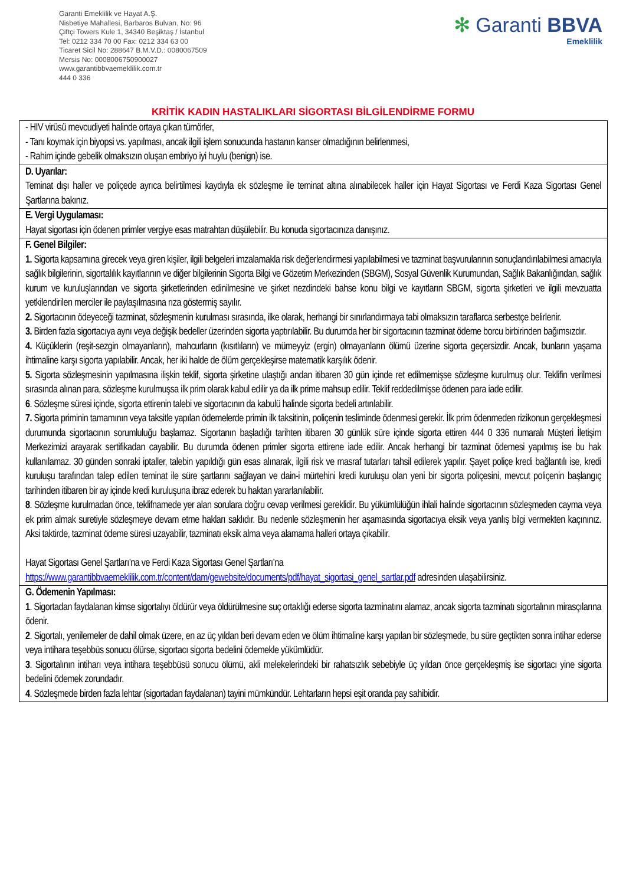Garanti Emeklilik ve Hayat A.Ş.
Nisbetiye Mahallesi, Barbaros Bulvarı, No: 96
Çiftçi Towers Kule 1, 34340 Beşiktaş / İstanbul
Tel: 0212 334 70 00 Fax: 0212 334 63 00
Ticaret Sicil No: 288647 B.M.V.D.: 0080067509
Mersis No: 0008006750900027
www.garantibbvaemeklilik.com.tr
444 0 336
✻ Garanti BBVA
Emeklilik
KRİTİK KADIN HASTALIKLARI SİGORTASI BİLGİLENDİRME FORMU
| - HIV virüsü mevcudiyeti halinde ortaya çıkan tümörler, - Tanı koymak için biyopsi vs. yapılması, ancak ilgili işlem sonucunda hastanın kanser olmadığının belirlenmesi, - Rahim içinde gebelik olmaksızın oluşan embriyo iyi huylu (benign) ise. |
| D. Uyarılar: Teminat dışı haller ve poliçede ayrıca belirtilmesi kaydıyla ek sözleşme ile teminat altına alınabilecek haller için Hayat Sigortası ve Ferdi Kaza Sigortası Genel Şartlarına bakınız. |
| E. Vergi Uygulaması: Hayat sigortası için ödenen primler vergiye esas matrahtan düşülebilir. Bu konuda sigortacınıza danışınız. |
| F. Genel Bilgiler: 1. Sigorta kapsamına girecek veya giren kişiler, ilgili belgeleri imzalamakla risk değerlendirmesi yapılabilmesi ve tazminat başvurularının sonuçlandırılabilmesi amacıyla sağlık bilgilerinin, sigortalılık kayıtlarının ve diğer bilgilerinin Sigorta Bilgi ve Gözetim Merkezinden (SBGM), Sosyal Güvenlik Kurumundan, Sağlık Bakanlığından, sağlık kurum ve kuruluşlarından ve sigorta şirketlerinden edinilmesine ve şirket nezdindeki bahse konu bilgi ve kayıtların SBGM, sigorta şirketleri ve ilgili mevzuatta yetkilendirilen merciler ile paylaşılmasına rıza göstermiş sayılır. 2. Sigortacının ödeyeceği tazminat, sözleşmenin kurulması sırasında, ilke olarak, herhangi bir sınırlandırmaya tabi olmaksızın taraflarca serbestçe belirlenir. 3. Birden fazla sigortacıya aynı veya değişik bedeller üzerinden sigorta yaptırılabilir. Bu durumda her bir sigortacının tazminat ödeme borcu birbirinden bağımsızdır. 4. Küçüklerin (reşit-sezgin olmayanların), mahcurların (kısıtlıların) ve mümeyyiz (ergin) olmayanların ölümü üzerine sigorta geçersizdir. Ancak, bunların yaşama ihtimaline karşı sigorta yapılabilir. Ancak, her iki halde de ölüm gerçekleşirse matematik karşılık ödenir. 5. Sigorta sözleşmesinin yapılmasına ilişkin teklif, sigorta şirketine ulaştığı andan itibaren 30 gün içinde ret edilmemişse sözleşme kurulmuş olur. Teklifin verilmesi sırasında alınan para, sözleşme kurulmuşsa ilk prim olarak kabul edilir ya da ilk prime mahsup edilir. Teklif reddedilmişse ödenen para iade edilir. 6 . Sözleşme süresi içinde, sigorta ettirenin talebi ve sigortacının da kabulü halinde sigorta bedeli artırılabilir. 7. Sigorta priminin tamamının veya taksitle yapılan ödemelerde primin ilk taksitinin, poliçenin tesliminde ödenmesi gerekir. İlk prim ödenmeden rizikonun gerçekleşmesi durumunda sigortacının sorumluluğu başlamaz. Sigortanın başladığı tarihten itibaren 30 günlük süre içinde sigorta ettiren 444 0 336 numaralı Müşteri İletişim Merkezimizi arayarak sertifikadan cayabilir. Bu durumda ödenen primler sigorta ettirene iade edilir. Ancak herhangi bir tazminat ödemesi yapılmış ise bu hak kullanılamaz. 30 günden sonraki iptaller, talebin yapıldığı gün esas alınarak, ilgili risk ve masraf tutarları tahsil edilerek yapılır. Şayet poliçe kredi bağlantılı ise, kredi kuruluşu tarafından talep edilen teminat ile süre şartlarını sağlayan ve dain-i mürtehini kredi kuruluşu olan yeni bir sigorta poliçesini, mevcut poliçenin başlangıç tarihinden itibaren bir ay içinde kredi kuruluşuna ibraz ederek bu haktan yararlanılabilir. 8 . Sözleşme kurulmadan önce, teklifnamede yer alan sorulara doğru cevap verilmesi gereklidir. Bu yükümlülüğün ihlali halinde sigortacının sözleşmeden cayma veya ek prim almak suretiyle sözleşmeye devam etme hakları saklıdır. Bu nedenle sözleşmenin her aşamasında sigortacıya eksik veya yanlış bilgi vermekten kaçınınız. Aksi taktirde, tazminat ödeme süresi uzayabilir, tazminatı eksik alma veya alamama halleri ortaya çıkabilir. Hayat Sigortası Genel Şartları’na ve Ferdi Kaza Sigortası Genel Şartları’na https://www.garantibbvaemeklilik.com.tr/content/dam/gewebsite/documents/pdf/hayat_sigortasi_genel_sartlar.pdf adresinden ulaşabilirsiniz. |
| G. Ödemenin Yapılması: 1 . Sigortadan faydalanan kimse sigortalıyı öldürür veya öldürülmesine suç ortaklığı ederse sigorta tazminatını alamaz, ancak sigorta tazminatı sigortalının mirasçılarına ödenir. 2 . Sigortalı, yenilemeler de dahil olmak üzere, en az üç yıldan beri devam eden ve ölüm ihtimaline karşı yapılan bir sözleşmede, bu süre geçtikten sonra intihar ederse veya intihara teşebbüs sonucu ölürse, sigortacı sigorta bedelini ödemekle yükümlüdür. 3 . Sigortalının intiharı veya intihara teşebbüsü sonucu ölümü, akli melekelerindeki bir rahatsızlık sebebiyle üç yıldan önce gerçekleşmiş ise sigortacı yine sigorta bedelini ödemek zorundadır. 4 . Sözleşmede birden fazla lehtar (sigortadan faydalanan) tayini mümkündür. Lehtarların hepsi eşit oranda pay sahibidir. |